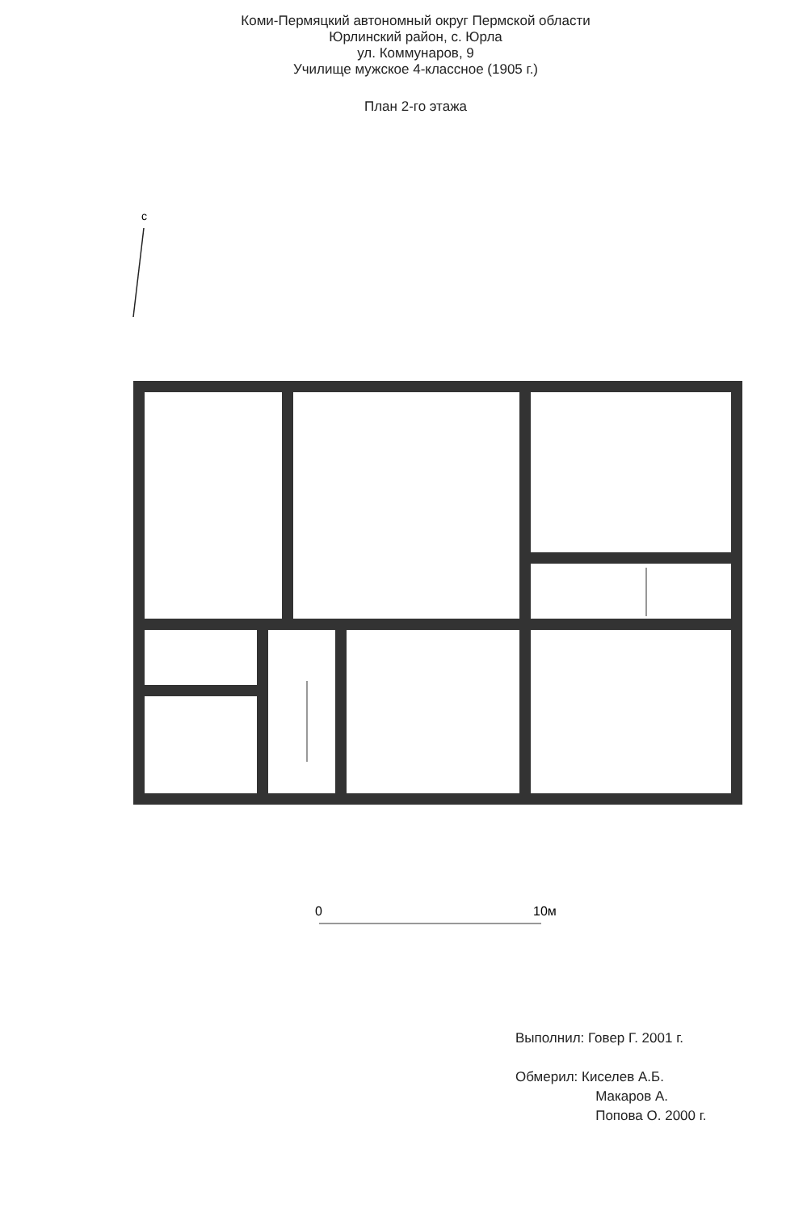Коми-Пермяцкий автономный округ Пермской области
Юрлинский район, с. Юрла
ул. Коммунаров, 9
Училище мужское 4-классное (1905 г.)
План 2-го этажа
с
0
10м
Выполнил: Говер Г. 2001 г.
Обмерил: Киселев А.Б.
Макаров А.
Попова О. 2000 г.